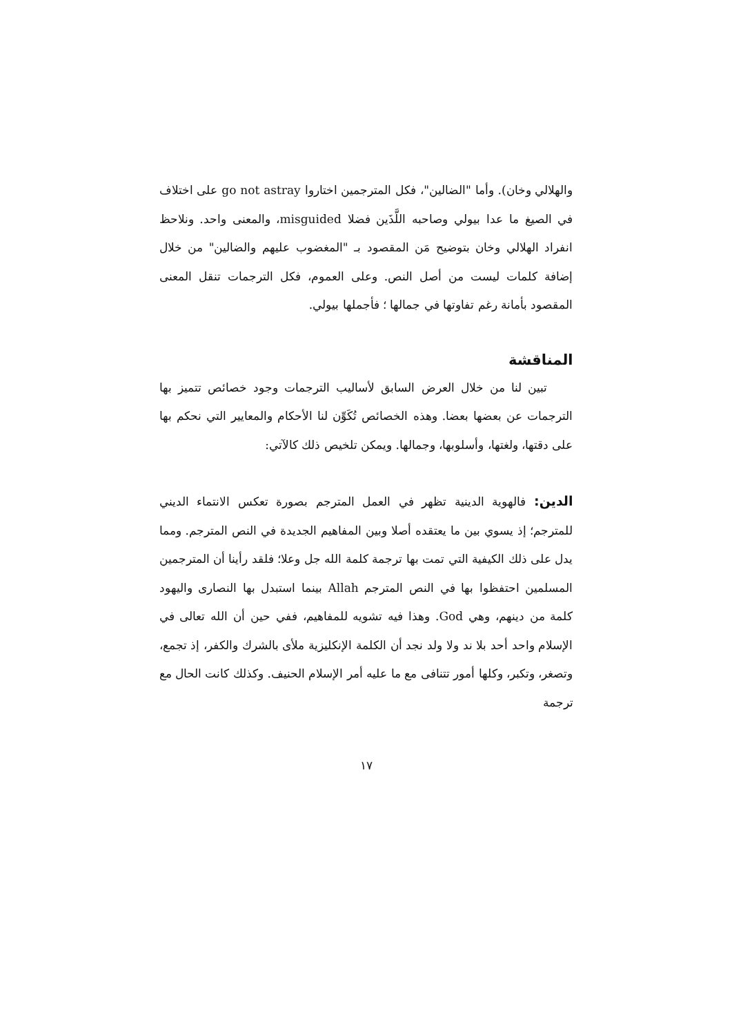والهلالي وخان). وأما "الضالين"، فكل المترجمين اختاروا go not astray على اختلاف في الصيغ ما عدا بيولي وصاحبه اللَّذَين فضلا misguided، والمعنى واحد. ونلاحظ انفراد الهلالي وخان بتوضيح مَن المقصود بـ "المغضوب عليهم والضالين" من خلال إضافة كلمات ليست من أصل النص. وعلى العموم، فكل الترجمات تنقل المعنى المقصود بأمانة رغم تفاوتها في جمالها ؛ فأجملها بيولي.
المناقشة
تبين لنا من خلال العرض السابق لأساليب الترجمات وجود خصائص تتميز بها الترجمات عن بعضها بعضا. وهذه الخصائص تُكَوِّن لنا الأحكام والمعايير التي نحكم بها على دقتها، ولغتها، وأسلوبها، وجمالها. ويمكن تلخيص ذلك كالآتي:
الدين: فالهوية الدينية تظهر في العمل المترجم بصورة تعكس الانتماء الديني للمترجم؛ إذ يسوي بين ما يعتقده أصلا وبين المفاهيم الجديدة في النص المترجم. ومما يدل على ذلك الكيفية التي تمت بها ترجمة كلمة الله جل وعلا؛ فلقد رأينا أن المترجمين المسلمين احتفظوا بها في النص المترجم Allah بينما استبدل بها النصارى واليهود كلمة من دينهم، وهي God. وهذا فيه تشويه للمفاهيم، ففي حين أن الله تعالى في الإسلام واحد أحد بلا ند ولا ولد نجد أن الكلمة الإنكليزية ملأى بالشرك والكفر، إذ تجمع، وتصغر، وتكبر، وكلها أمور تتنافى مع ما عليه أمر الإسلام الحنيف. وكذلك كانت الحال مع ترجمة
١٧